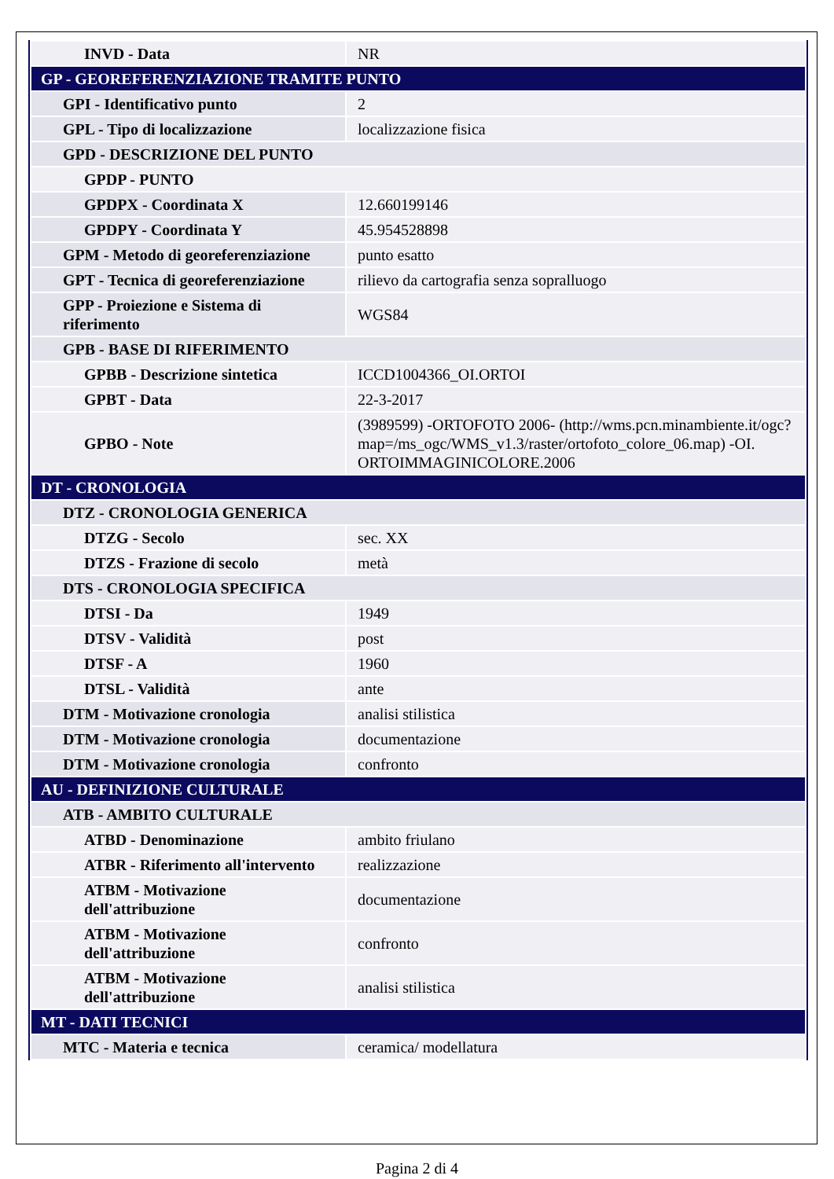| INVD - Data | NR |
| GP - GEOREFERENZIAZIONE TRAMITE PUNTO | |
| GPI - Identificativo punto | 2 |
| GPL - Tipo di localizzazione | localizzazione fisica |
| GPD - DESCRIZIONE DEL PUNTO | |
| GPDP - PUNTO | |
| GPDPX - Coordinata X | 12.660199146 |
| GPDPY - Coordinata Y | 45.954528898 |
| GPM - Metodo di georeferenziazione | punto esatto |
| GPT - Tecnica di georeferenziazione | rilievo da cartografia senza sopralluogo |
| GPP - Proiezione e Sistema di riferimento | WGS84 |
| GPB - BASE DI RIFERIMENTO | |
| GPBB - Descrizione sintetica | ICCD1004366_OI.ORTOI |
| GPBT - Data | 22-3-2017 |
| GPBO - Note | (3989599) -ORTOFOTO 2006- (http://wms.pcn.minambiente.it/ogc?map=/ms_ogc/WMS_v1.3/raster/ortofoto_colore_06.map) -OI. ORTOIMMAGINICOLORE.2006 |
| DT - CRONOLOGIA | |
| DTZ - CRONOLOGIA GENERICA | |
| DTZG - Secolo | sec. XX |
| DTZS - Frazione di secolo | metà |
| DTS - CRONOLOGIA SPECIFICA | |
| DTSI - Da | 1949 |
| DTSV - Validità | post |
| DTSF - A | 1960 |
| DTSL - Validità | ante |
| DTM - Motivazione cronologia | analisi stilistica |
| DTM - Motivazione cronologia | documentazione |
| DTM - Motivazione cronologia | confronto |
| AU - DEFINIZIONE CULTURALE | |
| ATB - AMBITO CULTURALE | |
| ATBD - Denominazione | ambito friulano |
| ATBR - Riferimento all'intervento | realizzazione |
| ATBM - Motivazione dell'attribuzione | documentazione |
| ATBM - Motivazione dell'attribuzione | confronto |
| ATBM - Motivazione dell'attribuzione | analisi stilistica |
| MT - DATI TECNICI | |
| MTC - Materia e tecnica | ceramica/ modellatura |
Pagina 2 di 4